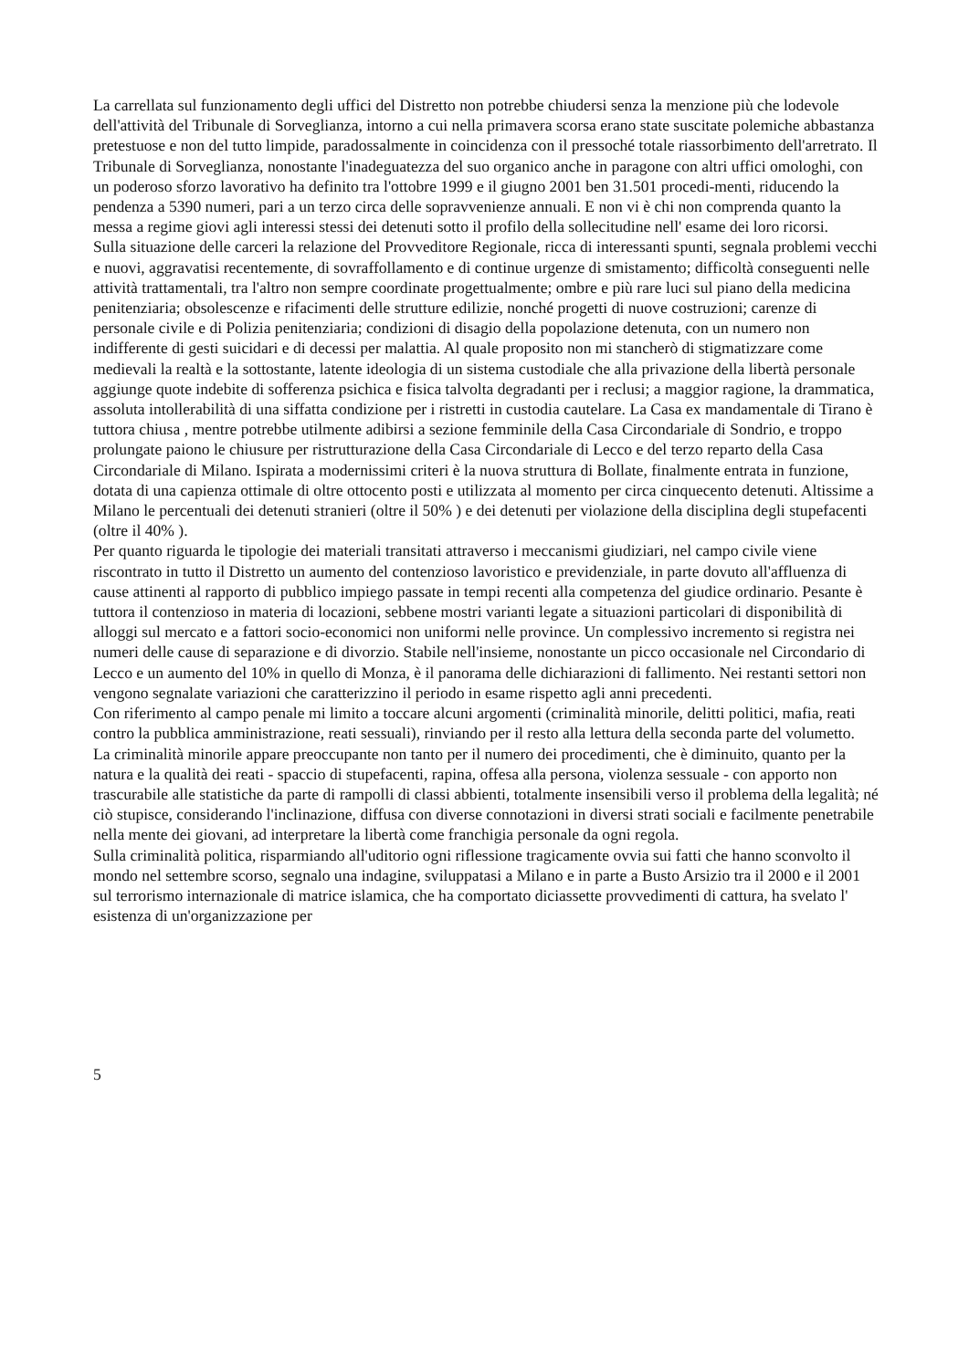La carrellata sul funzionamento degli uffici del Distretto non potrebbe chiudersi senza la menzione più che lodevole dell'attività del Tribunale di Sorveglianza, intorno a cui nella primavera scorsa erano state suscitate polemiche abbastanza pretestuose e non del tutto limpide, paradossalmente in coincidenza con il pressoché totale riassorbimento dell'arretrato. Il Tribunale di Sorveglianza, nonostante l'inadeguatezza del suo organico anche in paragone con altri uffici omologhi, con un poderoso sforzo lavorativo ha definito tra l'ottobre 1999 e il giugno 2001 ben 31.501 procedi-menti, riducendo la pendenza a 5390 numeri, pari a un terzo circa delle sopravvenienze annuali. E non vi è chi non comprenda quanto la messa a regime giovi agli interessi stessi dei detenuti sotto il profilo della sollecitudine nell' esame dei loro ricorsi.
Sulla situazione delle carceri la relazione del Provveditore Regionale, ricca di interessanti spunti, segnala problemi vecchi e nuovi, aggravatisi recentemente, di sovraffollamento e di continue urgenze di smistamento; difficoltà conseguenti nelle attività trattamentali, tra l'altro non sempre coordinate progettualmente; ombre e più rare luci sul piano della medicina penitenziaria; obsolescenze e rifacimenti delle strutture edilizie, nonché progetti di nuove costruzioni; carenze di personale civile e di Polizia penitenziaria; condizioni di disagio della popolazione detenuta, con un numero non indifferente di gesti suicidari e di decessi per malattia. Al quale proposito non mi stancherò di stigmatizzare come medievali la realtà e la sottostante, latente ideologia di un sistema custodiale che alla privazione della libertà personale aggiunge quote indebite di sofferenza psichica e fisica talvolta degradanti per i reclusi; a maggior ragione, la drammatica, assoluta intollerabilità di una siffatta condizione per i ristretti in custodia cautelare. La Casa ex mandamentale di Tirano è tuttora chiusa , mentre potrebbe utilmente adibirsi a sezione femminile della Casa Circondariale di Sondrio, e troppo prolungate paiono le chiusure per ristrutturazione della Casa Circondariale di Lecco e del terzo reparto della Casa Circondariale di Milano. Ispirata a modernissimi criteri è la nuova struttura di Bollate, finalmente entrata in funzione, dotata di una capienza ottimale di oltre ottocento posti e utilizzata al momento per circa cinquecento detenuti. Altissime a Milano le percentuali dei detenuti stranieri (oltre il 50% ) e dei detenuti per violazione della disciplina degli stupefacenti (oltre il 40% ).
Per quanto riguarda le tipologie dei materiali transitati attraverso i meccanismi giudiziari, nel campo civile viene riscontrato in tutto il Distretto un aumento del contenzioso lavoristico e previdenziale, in parte dovuto all'affluenza di cause attinenti al rapporto di pubblico impiego passate in tempi recenti alla competenza del giudice ordinario. Pesante è tuttora il contenzioso in materia di locazioni, sebbene mostri varianti legate a situazioni particolari di disponibilità di alloggi sul mercato e a fattori socio-economici non uniformi nelle province. Un complessivo incremento si registra nei numeri delle cause di separazione e di divorzio. Stabile nell'insieme, nonostante un picco occasionale nel Circondario di Lecco e un aumento del 10% in quello di Monza, è il panorama delle dichiarazioni di fallimento. Nei restanti settori non vengono segnalate variazioni che caratterizzino il periodo in esame rispetto agli anni precedenti.
Con riferimento al campo penale mi limito a toccare alcuni argomenti (criminalità minorile, delitti politici, mafia, reati contro la pubblica amministrazione, reati sessuali), rinviando per il resto alla lettura della seconda parte del volumetto.
La criminalità minorile appare preoccupante non tanto per il numero dei procedimenti, che è diminuito, quanto per la natura e la qualità dei reati - spaccio di stupefacenti, rapina, offesa alla persona, violenza sessuale - con apporto non trascurabile alle statistiche da parte di rampolli di classi abbienti, totalmente insensibili verso il problema della legalità; né ciò stupisce, considerando l'inclinazione, diffusa con diverse connotazioni in diversi strati sociali e facilmente penetrabile nella mente dei giovani, ad interpretare la libertà come franchigia personale da ogni regola.
Sulla criminalità politica, risparmiando all'uditorio ogni riflessione tragicamente ovvia sui fatti che hanno sconvolto il mondo nel settembre scorso, segnalo una indagine, sviluppatasi a Milano e in parte a Busto Arsizio tra il 2000 e il 2001 sul terrorismo internazionale di matrice islamica, che ha comportato diciassette provvedimenti di cattura, ha svelato l' esistenza di un'organizzazione per
5